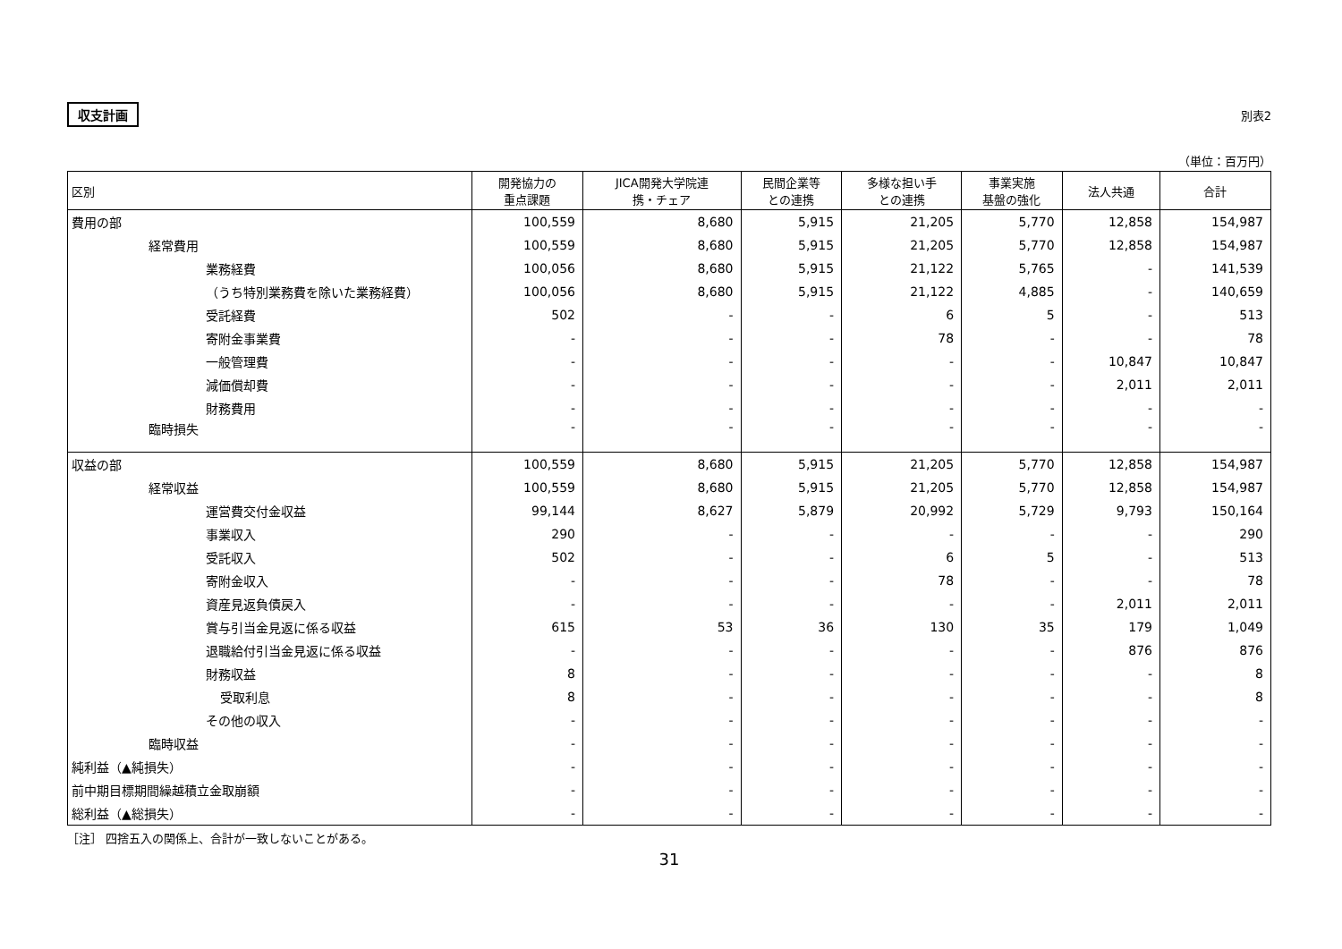収支計画 別表2
（単位：百万円）
| 区別 | 開発協力の 重点課題 | JICA開発大学院連 携・チェア | 民間企業等 との連携 | 多様な担い手 との連携 | 事業実施 基盤の強化 | 法人共通 | 合計 |
| --- | --- | --- | --- | --- | --- | --- | --- |
| 費用の部 | 100,559 | 8,680 | 5,915 | 21,205 | 5,770 | 12,858 | 154,987 |
| 経常費用 | 100,559 | 8,680 | 5,915 | 21,205 | 5,770 | 12,858 | 154,987 |
| 業務経費 | 100,056 | 8,680 | 5,915 | 21,122 | 5,765 | - | 141,539 |
| （うち特別業務費を除いた業務経費） | 100,056 | 8,680 | 5,915 | 21,122 | 4,885 | - | 140,659 |
| 受託経費 | 502 | - | - | 6 | 5 | - | 513 |
| 寄附金事業費 | - | - | - | 78 | - | - | 78 |
| 一般管理費 | - | - | - | - | - | 10,847 | 10,847 |
| 減価償却費 | - | - | - | - | - | 2,011 | 2,011 |
| 財務費用 | - | - | - | - | - | - | - |
| 臨時損失 | - | - | - | - | - | - | - |
| 収益の部 | 100,559 | 8,680 | 5,915 | 21,205 | 5,770 | 12,858 | 154,987 |
| 経常収益 | 100,559 | 8,680 | 5,915 | 21,205 | 5,770 | 12,858 | 154,987 |
| 運営費交付金収益 | 99,144 | 8,627 | 5,879 | 20,992 | 5,729 | 9,793 | 150,164 |
| 事業収入 | 290 | - | - | - | - | - | 290 |
| 受託収入 | 502 | - | - | 6 | 5 | - | 513 |
| 寄附金収入 | - | - | - | 78 | - | - | 78 |
| 資産見返負債戻入 | - | - | - | - | - | 2,011 | 2,011 |
| 賞与引当金見返に係る収益 | 615 | 53 | 36 | 130 | 35 | 179 | 1,049 |
| 退職給付引当金見返に係る収益 | - | - | - | - | - | 876 | 876 |
| 財務収益 | 8 | - | - | - | - | - | 8 |
| 受取利息 | 8 | - | - | - | - | - | 8 |
| その他の収入 | - | - | - | - | - | - | - |
| 臨時収益 | - | - | - | - | - | - | - |
| 純利益（▲純損失） | - | - | - | - | - | - | - |
| 前中期目標期間繰越積立金取崩額 | - | - | - | - | - | - | - |
| 総利益（▲総損失） | - | - | - | - | - | - | - |
［注］ 四捨五入の関係上、合計が一致しないことがある。
31